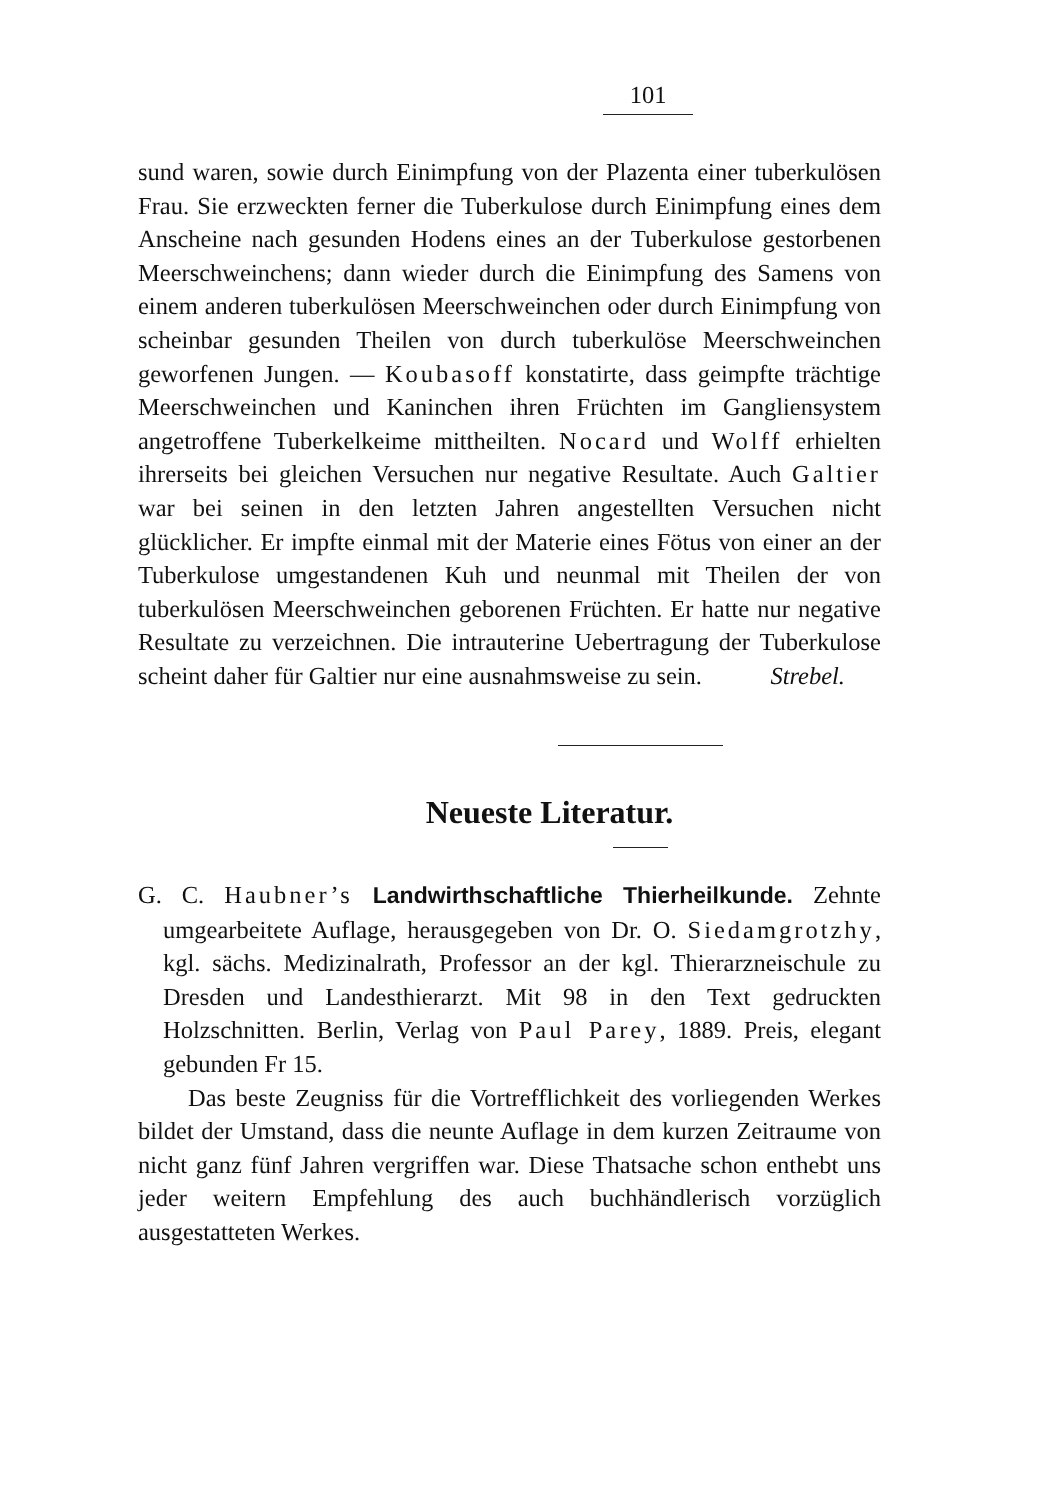101
sund waren, sowie durch Einimpfung von der Plazenta einer tuberkulösen Frau. Sie erzweckten ferner die Tuberkulose durch Einimpfung eines dem Anscheine nach gesunden Hodens eines an der Tuberkulose gestorbenen Meerschweinchens; dann wieder durch die Einimpfung des Samens von einem anderen tuberkulösen Meerschweinchen oder durch Einimpfung von scheinbar gesunden Theilen von durch tuberkulöse Meerschweinchen geworfenen Jungen. — Koubasoff konstatirte, dass geimpfte trächtige Meerschweinchen und Kaninchen ihren Früchten im Gangliensystem angetroffene Tuberkelkeime mittheilten. Nocard und Wolff erhielten ihrerseits bei gleichen Versuchen nur negative Resultate. Auch Galtier war bei seinen in den letzten Jahren angestellten Versuchen nicht glücklicher. Er impfte einmal mit der Materie eines Fötus von einer an der Tuberkulose umgestandenen Kuh und neunmal mit Theilen der von tuberkulösen Meerschweinchen geborenen Früchten. Er hatte nur negative Resultate zu verzeichnen. Die intrauterine Uebertragung der Tuberkulose scheint daher für Galtier nur eine ausnahmsweise zu sein. Strebel.
Neueste Literatur.
G. C. Haubner’s Landwirthschaftliche Thierheilkunde. Zehnte umgearbeitete Auflage, herausgegeben von Dr. O. Siedamgrotzhy, kgl. sächs. Medizinalrath, Professor an der kgl. Thierarzneischule zu Dresden und Landesthierarzt. Mit 98 in den Text gedruckten Holzschnitten. Berlin, Verlag von Paul Parey, 1889. Preis, elegant gebunden Fr 15.
Das beste Zeugniss für die Vortrefflichkeit des vorliegenden Werkes bildet der Umstand, dass die neunte Auflage in dem kurzen Zeitraume von nicht ganz fünf Jahren vergriffen war. Diese Thatsache schon enthebt uns jeder weitern Empfehlung des auch buchhändlerisch vorzüglich ausgestatteten Werkes.